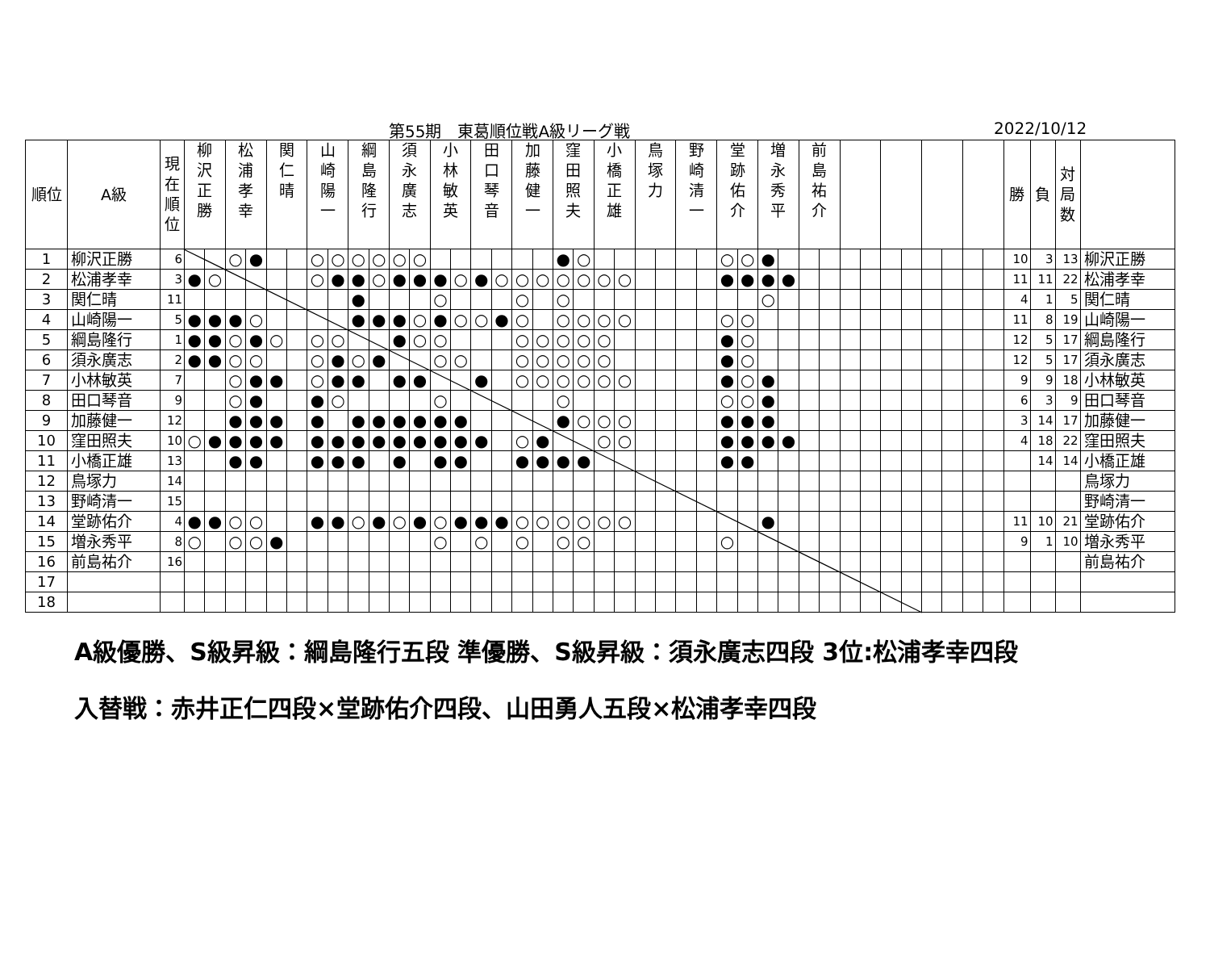第55期　東葛順位戦A級リーグ戦 2022/10/12
| 順位 | A級 | 現 在 順 位 | 柳 沢 正 勝 | | 松 浦 孝 幸 | | 関 仁 晴 | | 山 崎 陽 一 | | 綱 島 隆 行 | | 須 永 廣 志 | | 小 林 敏 英 | | 田 口 琴 音 | | 加 藤 健 一 | | 窪 田 照 夫 | | 小 橋 正 雄 | | 鳥 塚 力 | | 野 崎 清 一 | | 堂 跡 佑 介 | | 増 永 秀 平 | | 前 島 祐 介 | | | | | | | | | | 勝 | 負 | 対 局 数 | |
| --- | --- | --- | --- | --- | --- | --- | --- | --- | --- | --- | --- | --- | --- | --- | --- | --- | --- | --- | --- | --- | --- | --- | --- | --- | --- | --- | --- | --- | --- | --- | --- | --- | --- | --- | --- | --- | --- | --- | --- | --- | --- | --- | --- | --- | --- | --- |
| 1 | 柳沢正勝 | 6 | | | ○ | ● | | | ○ | ○ | ○ | ○ | ○ | ○ | | | | | | | ● | ○ | | | | | | | ○ | ○ | ● | | | | | | | | | | | | 10 | 3 | 13 | 柳沢正勝 |
| 2 | 松浦孝幸 | 3 | ● | ○ | | | | | ○ | ● | ● | ○ | ● | ● | ● | ○ | ● | ○ | ○ | ○ | ○ | ○ | ○ | ○ | | | | | ● | ● | ● | ● | | | | | | | | | | | 11 | 11 | 22 | 松浦孝幸 |
| 3 | 関仁晴 | 11 | | | | | | | | | ● | | | | ○ | | | | ○ | | ○ | | | | | | | | | | ○ | | | | | | | | | | | | 4 | 1 | 5 | 関仁晴 |
| 4 | 山崎陽一 | 5 | ● | ● | ● | ○ | | | | | ● | ● | ● | ○ | ● | ○ | ○ | ● | ○ | | ○ | ○ | ○ | ○ | | | | | ○ | ○ | | | | | | | | | | | | | 11 | 8 | 19 | 山崎陽一 |
| 5 | 綱島隆行 | 1 | ● | ● | ○ | ● | ○ | | ○ | ○ | | | ● | ○ | ○ | | | | ○ | ○ | ○ | ○ | ○ | | | | | | ● | ○ | | | | | | | | | | | | | 12 | 5 | 17 | 綱島隆行 |
| 6 | 須永廣志 | 2 | ● | ● | ○ | ○ | | | ○ | ● | ○ | ● | | | ○ | ○ | | | ○ | ○ | ○ | ○ | ○ | | | | | | ● | ○ | | | | | | | | | | | | | 12 | 5 | 17 | 須永廣志 |
| 7 | 小林敏英 | 7 | | | ○ | ● | ● | | ○ | ● | ● | | ● | ● | | | ● | | ○ | ○ | ○ | ○ | ○ | ○ | | | | | ● | ○ | ● | | | | | | | | | | | | 9 | 9 | 18 | 小林敏英 |
| 8 | 田口琴音 | 9 | | | ○ | ● | | | ● | ○ | | | | | ○ | | | | | | ○ | | | | | | | | ○ | ○ | ● | | | | | | | | | | | | 6 | 3 | 9 | 田口琴音 |
| 9 | 加藤健一 | 12 | | | ● | ● | ● | | ● | | ● | ● | ● | ● | ● | ● | | | | | ● | ○ | ○ | ○ | | | | | ● | ● | ● | | | | | | | | | | | | 3 | 14 | 17 | 加藤健一 |
| 10 | 窪田照夫 | 10 | ○ | ● | ● | ● | ● | | ● | ● | ● | ● | ● | ● | ● | ● | ● | | ○ | ● | | | ○ | ○ | | | | | ● | ● | ● | ● | | | | | | | | | | | 4 | 18 | 22 | 窪田照夫 |
| 11 | 小橋正雄 | 13 | | | ● | ● | | | ● | ● | ● | | ● | | ● | ● | | | ● | ● | ● | ● | | | | | | | ● | ● | | | | | | | | | | | | | | 14 | 14 | 小橋正雄 |
| 12 | 鳥塚力 | 14 | | | | | | | | | | | | | | | | | | | | | | | | | | | | | | | | | | | | | | | | | | | | 鳥塚力 |
| 13 | 野崎清一 | 15 | | | | | | | | | | | | | | | | | | | | | | | | | | | | | | | | | | | | | | | | | | | | 野崎清一 |
| 14 | 堂跡佑介 | 4 | ● | ● | ○ | ○ | | | ● | ● | ○ | ● | ○ | ● | ○ | ● | ● | ● | ○ | ○ | ○ | ○ | ○ | ○ | | | | | | | ● | | | | | | | | | | | | 11 | 10 | 21 | 堂跡佑介 |
| 15 | 増永秀平 | 8 | ○ | | ○ | ○ | ● | | | | | | | | ○ | | ○ | | ○ | | ○ | ○ | | | | | | | ○ | | | | | | | | | | | | | | 9 | 1 | 10 | 増永秀平 |
| 16 | 前島祐介 | 16 | | | | | | | | | | | | | | | | | | | | | | | | | | | | | | | | | | | | | | | | | | | | 前島祐介 |
| 17 | | | | | | | | | | | | | | | | | | | | | | | | | | | | | | | | | | | | | | | | | | | | | | |
| 18 | | | | | | | | | | | | | | | | | | | | | | | | | | | | | | | | | | | | | | | | | | | | | | |
A級優勝、S級昇級：綱島隆行五段 準優勝、S級昇級：須永廣志四段 3位:松浦孝幸四段
入替戦：赤井正仁四段×堂跡佑介四段、山田勇人五段×松浦孝幸四段